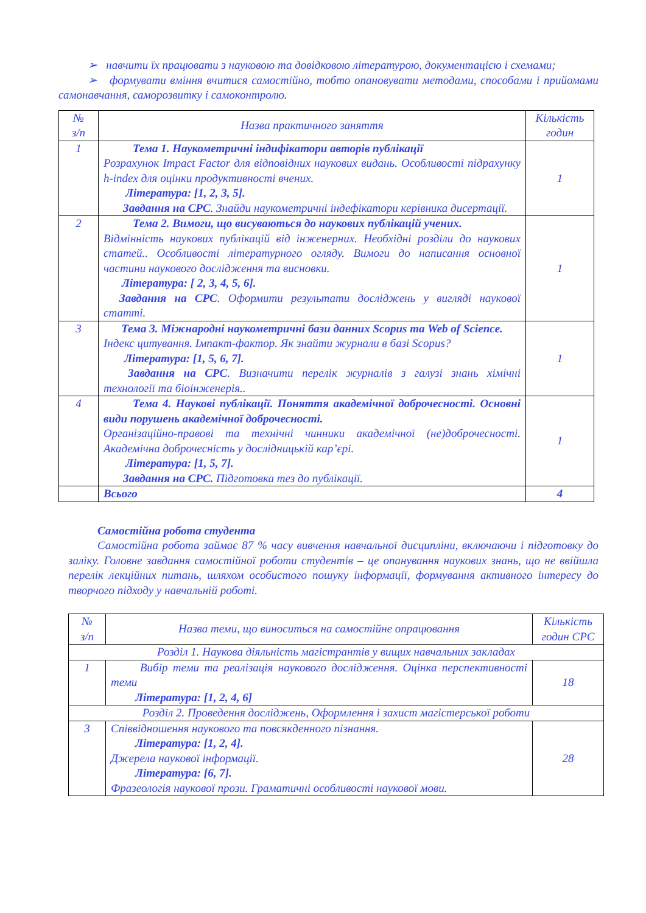➢ навчити їх працювати з науковою та довідковою літературою, документацією і схемами;
➢ формувати вміння вчитися самостійно, тобто опановувати методами, способами і прийомами самонавчання, саморозвитку і самоконтролю.
| № з/п | Назва практичного заняття | Кількість годин |
| --- | --- | --- |
| 1 | Тема 1. Наукометричні індифікатори авторів публікації Розрахунок Impact Factor для відповідних наукових видань. Особливості підрахунку h-index для оцінки продуктивності вчених. Література: [1, 2, 3, 5]. Завдання на СРС . Знайди наукометричні індефікатори керівника дисертації. | 1 |
| 2 | Тема 2. Вимоги, що висуваються до наукових публікацій учених. Відмінність наукових публікацій від інженерних. Необхідні розділи до наукових статей.. Особливості літературного огляду. Вимоги до написання основної частини наукового дослідження та висновки. Література: [ 2, 3, 4, 5, 6]. Завдання на СРС . Оформити результати досліджень у вигляді наукової статті. | 1 |
| 3 | Тема 3. Міжнародні наукометричні бази данних Scopus та Web of Science. Індекс цитування. Імпакт-фактор. Як знайти журнали в базі Scopus? Література: [1, 5, 6, 7]. Завдання на СРС . Визначити перелік журналів з галузі знань хімічні технології та біоінженерія.. | 1 |
| 4 | Тема 4. Наукові публікації. Поняття академічної доброчесності. Основні види порушень академічної доброчесності. Організаційно-правові та технічні чинники академічної (не)доброчесності. Академічна доброчесність у дослідницькій кар’єрі. Література: [1, 5, 7]. Завдання на СРС. Підготовка тез до публікації. | 1 |
| | Всього | 4 |
Самостійна робота студента
Самостійна робота займає 87 % часу вивчення навчальної дисципліни, включаючи і підготовку до заліку. Головне завдання самостійної роботи студентів – це опанування наукових знань, що не ввійшла перелік лекційних питань, шляхом особистого пошуку інформації, формування активного інтересу до творчого підходу у навчальній роботі.
| № з/п | Назва теми, що виноситься на самостійне опрацювання | Кількість годин СРС |
| --- | --- | --- |
| Розділ 1. Наукова діяльність магістрантів у вищих навчальних закладах | | |
| 1 | Вибір теми та реалізація наукового дослідження. Оцінка перспективності теми Література: [1, 2, 4, 6] | 18 |
| Розділ 2. Проведення досліджень, Оформлення і захист магістерської роботи | | |
| 3 | Співвідношення наукового та повсякденного пізнання. Література: [1, 2, 4]. Джерела наукової інформації. Література: [6, 7]. Фразеологія наукової прози. Граматичні особливості наукової мови. | 28 |